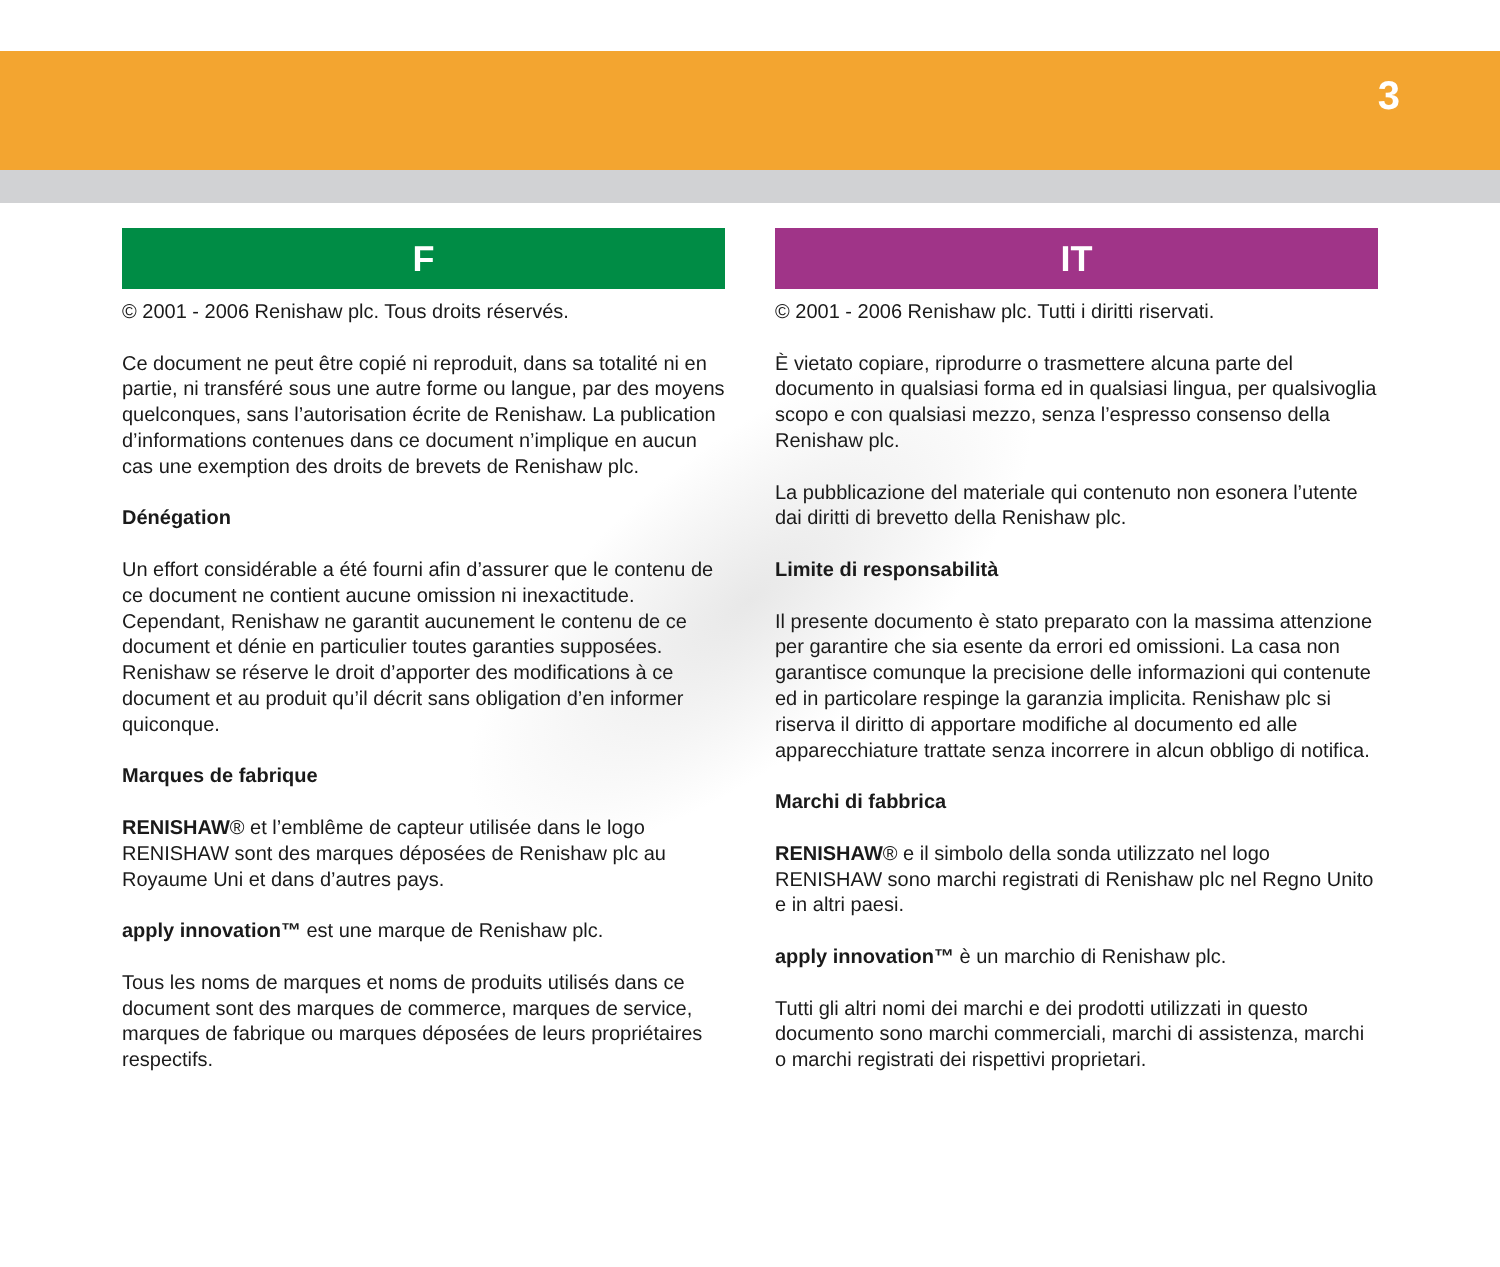3
F
© 2001 - 2006 Renishaw plc. Tous droits réservés.
Ce document ne peut être copié ni reproduit, dans sa totalité ni en partie, ni transféré sous une autre forme ou langue, par des moyens quelconques, sans l’autorisation écrite de Renishaw. La publication d’informations contenues dans ce document n’implique en aucun cas une exemption des droits de brevets de Renishaw plc.
Dénégation
Un effort considérable a été fourni afin d’assurer que le contenu de ce document ne contient aucune omission ni inexactitude. Cependant, Renishaw ne garantit aucunement le contenu de ce document et dénie en particulier toutes garanties supposées. Renishaw se réserve le droit d’apporter des modifications à ce document et au produit qu’il décrit sans obligation d’en informer quiconque.
Marques de fabrique
RENISHAW® et l’emblême de capteur utilisée dans le logo RENISHAW sont des marques déposées de Renishaw plc au Royaume Uni et dans d’autres pays.
apply innovation™ est une marque de Renishaw plc.
Tous les noms de marques et noms de produits utilisés dans ce document sont des marques de commerce, marques de service, marques de fabrique ou marques déposées de leurs propriétaires respectifs.
IT
© 2001 - 2006 Renishaw plc. Tutti i diritti riservati.
È vietato copiare, riprodurre o trasmettere alcuna parte del documento in qualsiasi forma ed in qualsiasi lingua, per qualsivoglia scopo e con qualsiasi mezzo, senza l’espresso consenso della Renishaw plc.
La pubblicazione del materiale qui contenuto non esonera l’utente dai diritti di brevetto della Renishaw plc.
Limite di responsabilità
Il presente documento è stato preparato con la massima attenzione per garantire che sia esente da errori ed omissioni. La casa non garantisce comunque la precisione delle informazioni qui contenute ed in particolare respinge la garanzia implicita. Renishaw plc si riserva il diritto di apportare modifiche al documento ed alle apparecchiature trattate senza incorrere in alcun obbligo di notifica.
Marchi di fabbrica
RENISHAW® e il simbolo della sonda utilizzato nel logo RENISHAW sono marchi registrati di Renishaw plc nel Regno Unito e in altri paesi.
apply innovation™ è un marchio di Renishaw plc.
Tutti gli altri nomi dei marchi e dei prodotti utilizzati in questo documento sono marchi commerciali, marchi di assistenza, marchi o marchi registrati dei rispettivi proprietari.